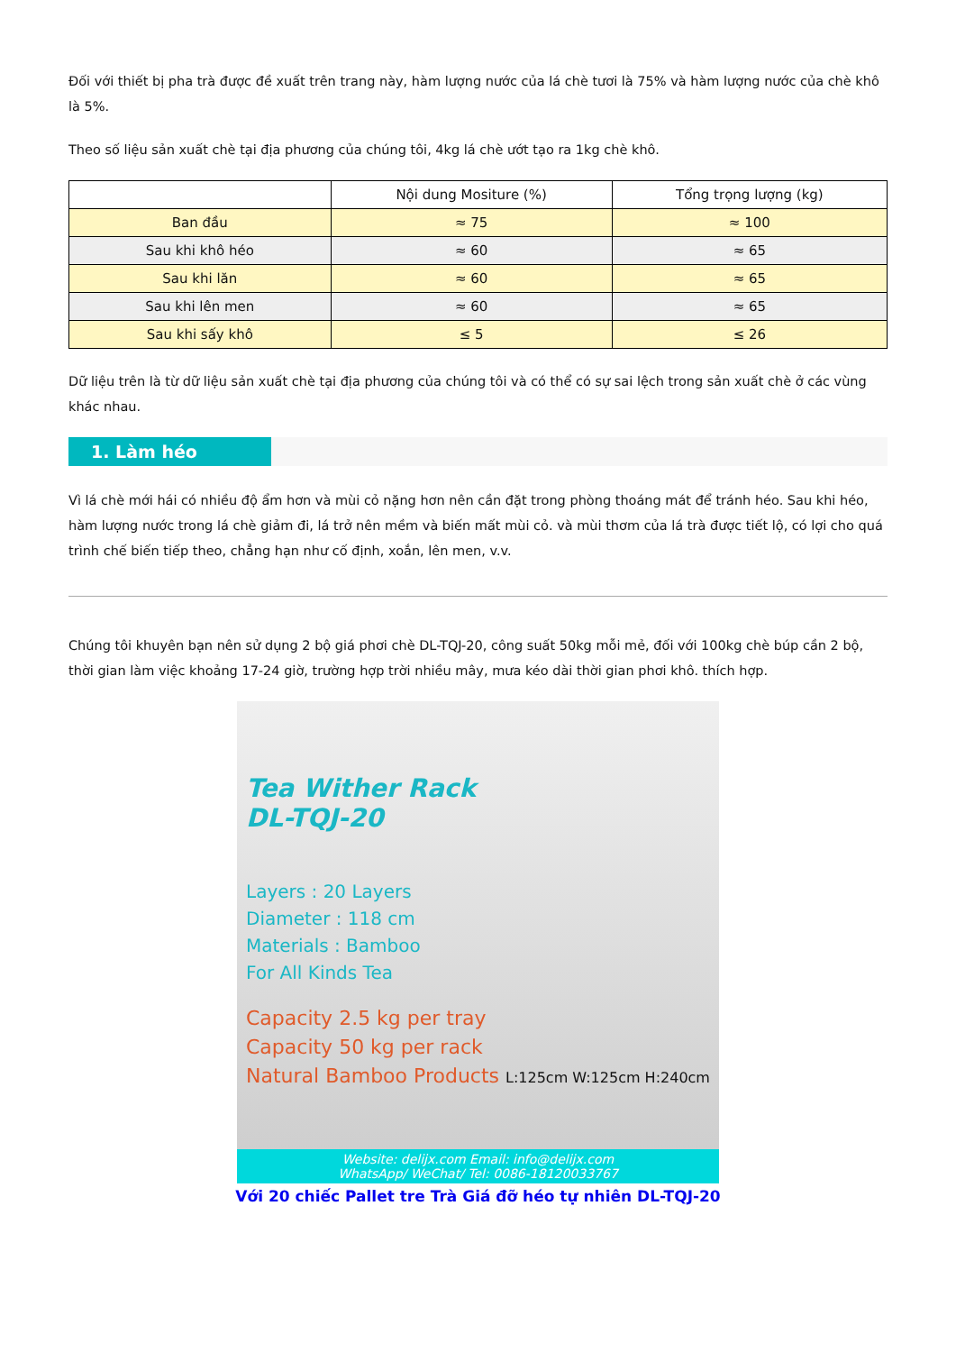Đối với thiết bị pha trà được đề xuất trên trang này, hàm lượng nước của lá chè tươi là 75% và hàm lượng nước của chè khô là 5%.
Theo số liệu sản xuất chè tại địa phương của chúng tôi, 4kg lá chè ướt tạo ra 1kg chè khô.
| | Nội dung Mositure (%) | Tổng trọng lượng (kg) |
| --- | --- | --- |
| Ban đầu | ≈ 75 | ≈ 100 |
| Sau khi khô héo | ≈ 60 | ≈ 65 |
| Sau khi lăn | ≈ 60 | ≈ 65 |
| Sau khi lên men | ≈ 60 | ≈ 65 |
| Sau khi sấy khô | ≤ 5 | ≤ 26 |
Dữ liệu trên là từ dữ liệu sản xuất chè tại địa phương của chúng tôi và có thể có sự sai lệch trong sản xuất chè ở các vùng khác nhau.
1. Làm héo
Vì lá chè mới hái có nhiều độ ẩm hơn và mùi cỏ nặng hơn nên cần đặt trong phòng thoáng mát để tránh héo. Sau khi héo, hàm lượng nước trong lá chè giảm đi, lá trở nên mềm và biến mất mùi cỏ. và mùi thơm của lá trà được tiết lộ, có lợi cho quá trình chế biến tiếp theo, chẳng hạn như cố định, xoắn, lên men, v.v.
Chúng tôi khuyên bạn nên sử dụng 2 bộ giá phơi chè DL-TQJ-20, công suất 50kg mỗi mẻ, đối với 100kg chè búp cần 2 bộ, thời gian làm việc khoảng 17-24 giờ, trường hợp trời nhiều mây, mưa kéo dài thời gian phơi khô. thích hợp.
Tea Wither Rack
DL-TQJ-20
Layers : 20 Layers
Diameter : 118 cm
Materials : Bamboo
For All Kinds Tea
Capacity 2.5 kg per tray
Capacity 50 kg per rack
Natural Bamboo Products L:125cm W:125cm H:240cm
Website: delijx.com Email: info@delijx.com
WhatsApp/ WeChat/ Tel: 0086-18120033767
Với 20 chiếc Pallet tre Trà Giá đỡ héo tự nhiên DL-TQJ-20